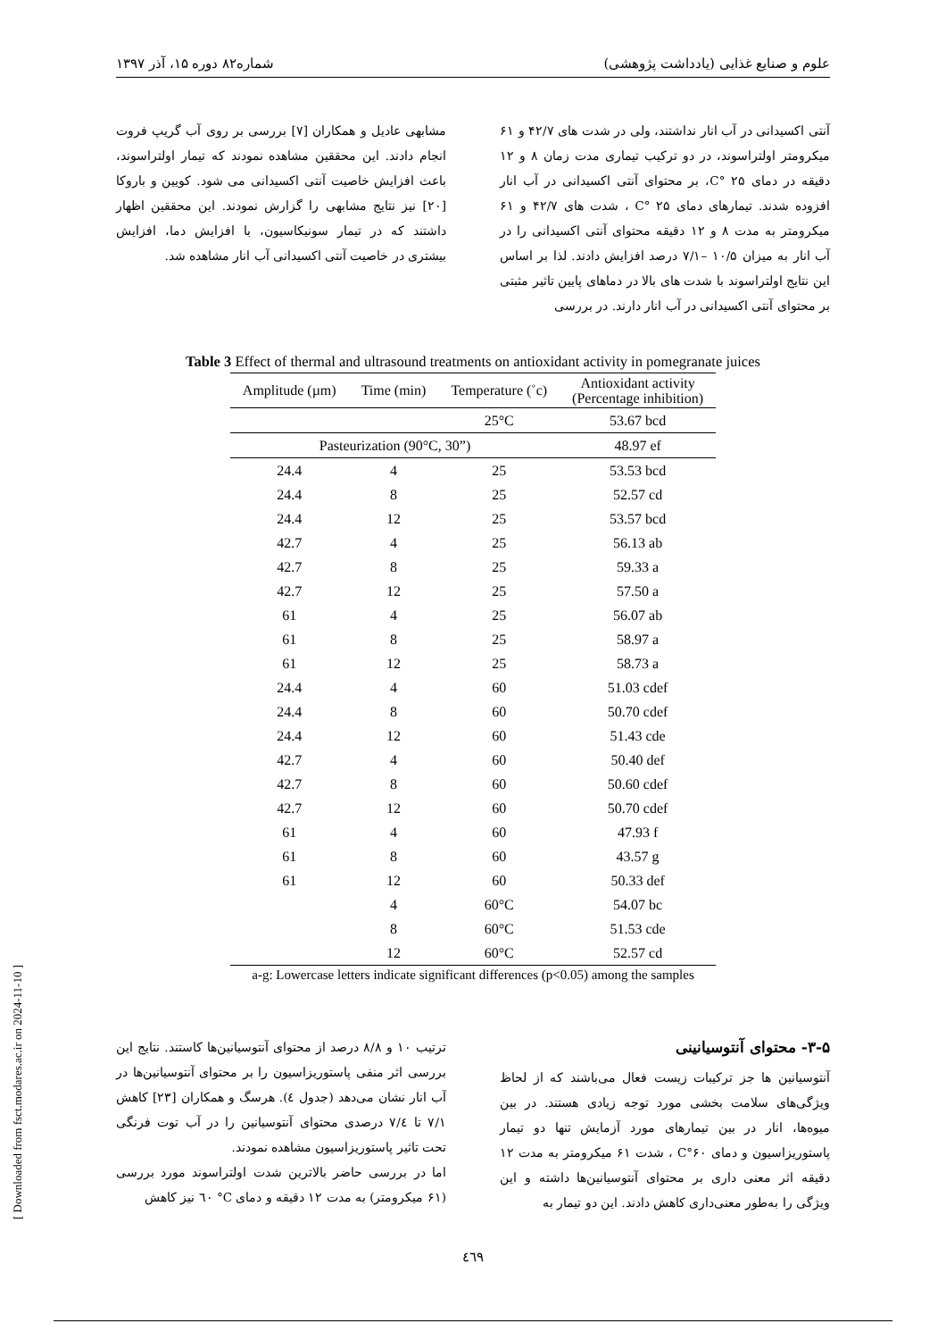علوم و صنایع غذایی (یادداشت پژوهشی) شماره۸۲ دوره ۱۵، آذر ۱۳۹۷
آنتی اکسیدانی در آب انار نداشتند، ولی در شدت های ۴۲/۷ و ۶۱ میکرومتر اولتراسوند، در دو ترکیب تیماری مدت زمان ۸ و ۱۲ دقیقه در دمای C° ۲۵، بر محتوای آنتی اکسیدانی در آب انار افزوده شدند. تیمارهای دمای C° ۲۵ ، شدت های ۴۲/۷ و ۶۱ میکرومتر به مدت ۸ و ۱۲ دقیقه محتوای آنتی اکسیدانی را در آب انار به میزان ۱۰/۵ –۷/۱ درصد افزایش دادند. لذا بر اساس این نتایج اولتراسوند با شدت های بالا در دماهای پایین تاثیر مثبتی بر محتوای آنتی اکسیدانی در آب انار دارند. در بررسی
مشابهی عادیل و همکاران [۷] بررسی بر روی آب گریپ فروت انجام دادند. این محققین مشاهده نمودند که تیمار اولتراسوند، باعث افزایش خاصیت آنتی اکسیدانی می شود. کویین و باروکا [۲۰] نیز نتایج مشابهی را گزارش نمودند. این محققین اظهار داشتند که در تیمار سونیکاسیون، با افزایش دما، افزایش بیشتری در خاصیت آنتی اکسیدانی آب انار مشاهده شد.
Table 3 Effect of thermal and ultrasound treatments on antioxidant activity in pomegranate juices
| Amplitude (µm) | Time (min) | Temperature (˚c) | Antioxidant activity (Percentage inhibition) |
| --- | --- | --- | --- |
| | | 25°C | 53.67 bcd |
| Pasteurization (90°C, 30”) | | | 48.97 ef |
| 24.4 | 4 | 25 | 53.53 bcd |
| 24.4 | 8 | 25 | 52.57 cd |
| 24.4 | 12 | 25 | 53.57 bcd |
| 42.7 | 4 | 25 | 56.13 ab |
| 42.7 | 8 | 25 | 59.33 a |
| 42.7 | 12 | 25 | 57.50 a |
| 61 | 4 | 25 | 56.07 ab |
| 61 | 8 | 25 | 58.97 a |
| 61 | 12 | 25 | 58.73 a |
| 24.4 | 4 | 60 | 51.03 cdef |
| 24.4 | 8 | 60 | 50.70 cdef |
| 24.4 | 12 | 60 | 51.43 cde |
| 42.7 | 4 | 60 | 50.40 def |
| 42.7 | 8 | 60 | 50.60 cdef |
| 42.7 | 12 | 60 | 50.70 cdef |
| 61 | 4 | 60 | 47.93 f |
| 61 | 8 | 60 | 43.57 g |
| 61 | 12 | 60 | 50.33 def |
| | 4 | 60°C | 54.07 bc |
| | 8 | 60°C | 51.53 cde |
| | 12 | 60°C | 52.57 cd |
a-g: Lowercase letters indicate significant differences (p<0.05) among the samples
۳-۵- محتوای آنتوسیانینی
آنتوسیانین ها جز ترکیبات زیست فعال می‌باشند که از لحاظ ویژگی‌های سلامت بخشی مورد توجه زیادی هستند. در بین میوه‌ها، انار در بین تیمارهای مورد آزمایش تنها دو تیمار پاستوریزاسیون و دمای C°۶۰ ، شدت ۶۱ میکرومتر به مدت ۱۲ دقیقه اثر معنی داری بر محتوای آنتوسیانین‌ها داشته و این ویژگی را به‌طور معنی‌داری کاهش دادند. این دو تیمار به
ترتیب ۱۰ و ۸/۸ درصد از محتوای آنتوسیانین‌ها کاستند. نتایج این بررسی اثر منفی پاستوریزاسیون را بر محتوای آنتوسیانین‌ها در آب انار نشان می‌دهد (جدول ٤). هرسگ و همکاران [۲۳] کاهش ۷/۱ تا ۷/٤ درصدی محتوای آنتوسیانین را در آب توت فرنگی تحت تاثیر پاستوریزاسیون مشاهده نمودند.
اما در بررسی حاضر بالاترین شدت اولتراسوند مورد بررسی (۶۱ میکرومتر) به مدت ۱۲ دقیقه و دمای C° ٦٠ نیز کاهش
٤٦٩
[ Downloaded from fsct.modares.ac.ir on 2024-11-10 ]